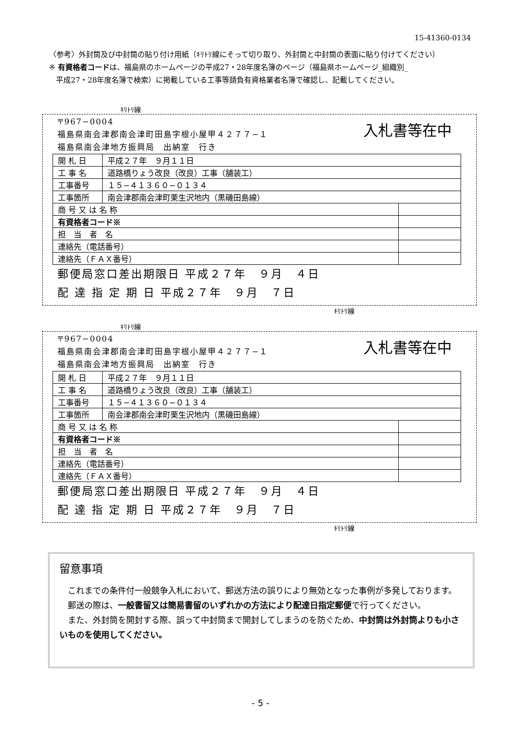15-41360-0134
〈参考〉外封筒及び中封筒の貼り付け用紙（ｷﾘﾄﾘ線にそって切り取り、外封筒と中封筒の表面に貼り付けてください）
※ 有資格者コードは、福島県のホームページの平成27・28年度名簿のページ（福島県ホームページ_組織別_
平成27・28年度名簿で検索）に掲載している工事等請負有資格業者名簿で確認し、記載してください。
ｷﾘﾄﾘ線
入札書等在中
〒967−0004
福島県南会津郡南会津町田島字根小屋甲４２７７−１
福島県南会津地方振興局　出納室　行き
| 開 札 日 | 平成２７年 ９月１１日 | |
| 工 事 名 | 道路橋りょう改良（改良）工事（舗装工） | |
| 工事番号 | １５−４１３６０−０１３４ | |
| 工事箇所 | 南会津郡南会津町栗生沢地内（黒磯田島線） | |
| 商 号 又 は 名 称 | | |
| 有資格者コード※ | | |
| 担 当 者 名 | | |
| 連絡先（電話番号） | | |
| 連絡先（ＦＡＸ番号） | | |
郵便局窓口差出期限日 平成２７年　９月　４日
配 達 指 定 期 日 平成２７年　９月　７日
ｷﾘﾄﾘ線
ｷﾘﾄﾘ線
入札書等在中
〒967−0004
福島県南会津郡南会津町田島字根小屋甲４２７７−１
福島県南会津地方振興局　出納室　行き
| 開 札 日 | 平成２７年 ９月１１日 | |
| 工 事 名 | 道路橋りょう改良（改良）工事（舗装工） | |
| 工事番号 | １５−４１３６０−０１３４ | |
| 工事箇所 | 南会津郡南会津町栗生沢地内（黒磯田島線） | |
| 商 号 又 は 名 称 | | |
| 有資格者コード※ | | |
| 担 当 者 名 | | |
| 連絡先（電話番号） | | |
| 連絡先（ＦＡＸ番号） | | |
郵便局窓口差出期限日 平成２７年　９月　４日
配 達 指 定 期 日 平成２７年　９月　７日
ｷﾘﾄﾘ線
留意事項
　これまでの条件付一般競争入札において、郵送方法の誤りにより無効となった事例が多発しております。
　郵送の際は、一般書留又は簡易書留のいずれかの方法により配達日指定郵便で行ってください。
　また、外封筒を開封する際、誤って中封筒まで開封してしまうのを防ぐため、中封筒は外封筒よりも小さいものを使用してください。
- 5 -